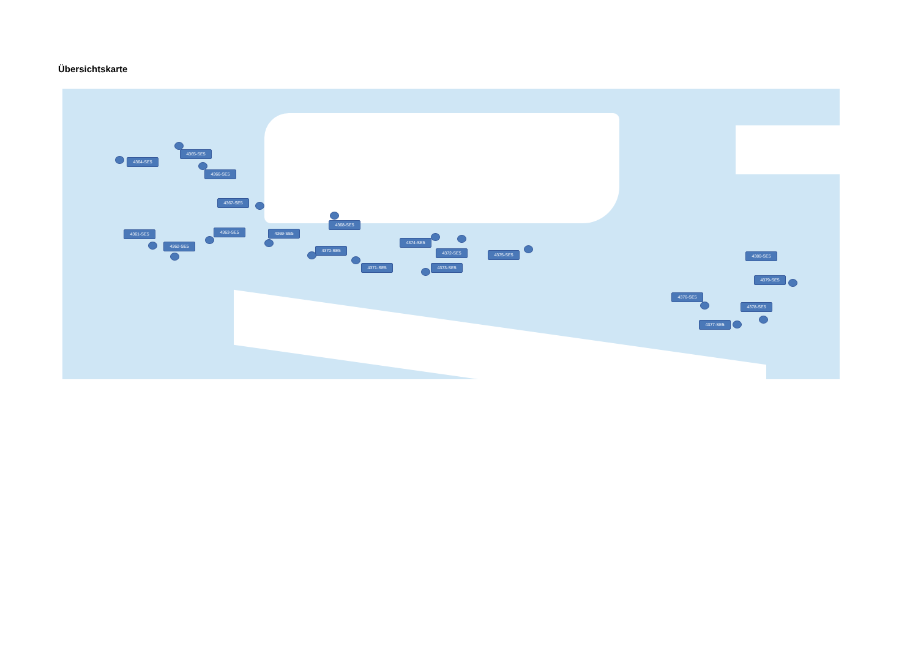Übersichtskarte
4364-SE5
4365-SE5
4366-SE5
4367-SE5
4368-SE5
4361-SE5 4363-SE5 4369-SE5
4362-SE5
4370-SE5
4374-SE5
4372-SE5 4375-SE5
4371-SE5 4373-SE5
4380-SE5
4379-SE5
4376-SE5
4378-SE5
4377-SE5